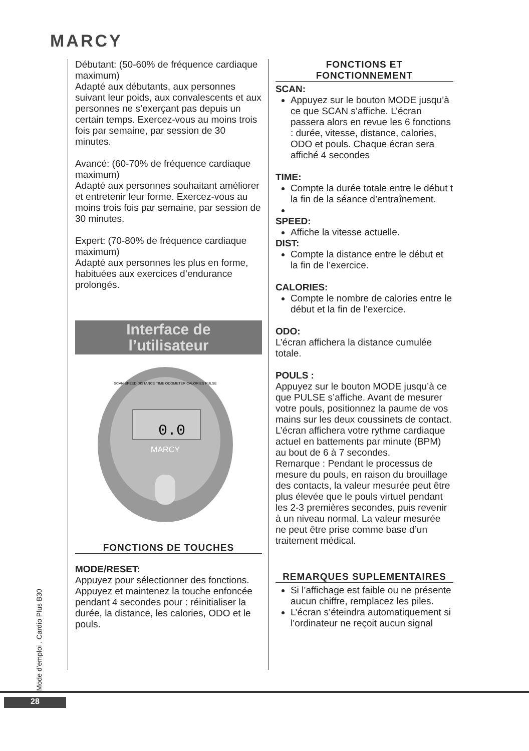MARCY
Débutant: (50-60% de fréquence cardiaque maximum)
Adapté aux débutants, aux personnes suivant leur poids, aux convalescents et aux personnes ne s’exerçant pas depuis un certain temps. Exercez-vous au moins trois fois par semaine, par session de 30 minutes.
Avancé: (60-70% de fréquence cardiaque maximum)
Adapté aux personnes souhaitant améliorer et entretenir leur forme. Exercez-vous au moins trois fois par semaine, par session de 30 minutes.
Expert: (70-80% de fréquence cardiaque maximum)
Adapté aux personnes les plus en forme, habituées aux exercices d’endurance prolongés.
Interface de
l’utilisateur
0.0
MARCY
SCAN SPEED DISTANCE TIME ODOMETER CALORIES PULSE
FONCTIONS DE TOUCHES
MODE/RESET:
Appuyez pour sélectionner des fonctions. Appuyez et maintenez la touche enfoncée pendant 4 secondes pour : réinitialiser la durée, la distance, les calories, ODO et le pouls.
FONCTIONS ET
FONCTIONNEMENT
SCAN:
Appuyez sur le bouton MODE jusqu’à ce que SCAN s’affiche. L’écran passera alors en revue les 6 fonctions : durée, vitesse, distance, calories, ODO et pouls. Chaque écran sera affiché 4 secondes
TIME:
Compte la durée totale entre le début t la fin de la séance d’entraînement.
SPEED:
Affiche la vitesse actuelle.
DIST:
Compte la distance entre le début et la fin de l’exercice.
CALORIES:
Compte le nombre de calories entre le début et la fin de l’exercice.
ODO:
L’écran affichera la distance cumulée totale.
POULS :
Appuyez sur le bouton MODE jusqu’à ce que PULSE s’affiche. Avant de mesurer votre pouls, positionnez la paume de vos mains sur les deux coussinets de contact. L’écran affichera votre rythme cardiaque actuel en battements par minute (BPM) au bout de 6 à 7 secondes.
Remarque : Pendant le processus de mesure du pouls, en raison du brouillage des contacts, la valeur mesurée peut être plus élevée que le pouls virtuel pendant les 2-3 premières secondes, puis revenir à un niveau normal. La valeur mesurée ne peut être prise comme base d’un traitement médical.
REMARQUES SUPLEMENTAIRES
Si l’affichage est faible ou ne présente aucun chiffre, remplacez les piles.
L’écran s’éteindra automatiquement si l’ordinateur ne reçoit aucun signal
Mode d’emploi . Cardio Plus B30
28